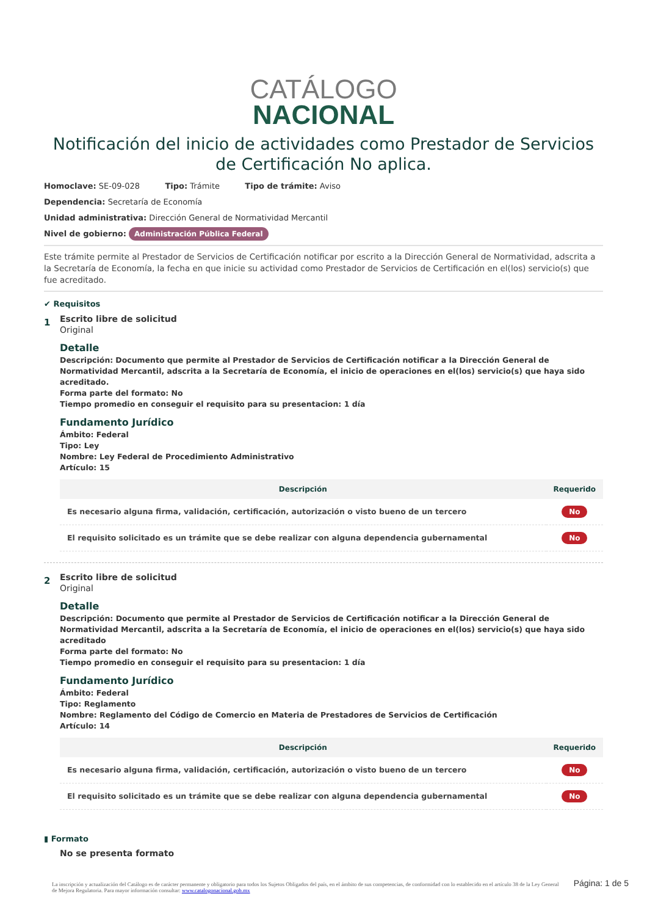CATÁLOGO
NACIONAL
Notificación del inicio de actividades como Prestador de Servicios de Certificación No aplica.
Homoclave: SE-09-028 Tipo: Trámite Tipo de trámite: Aviso
Dependencia: Secretaría de Economía
Unidad administrativa: Dirección General de Normatividad Mercantil
Nivel de gobierno: Administración Pública Federal
Este trámite permite al Prestador de Servicios de Certificación notificar por escrito a la Dirección General de Normatividad, adscrita a la Secretaría de Economía, la fecha en que inicie su actividad como Prestador de Servicios de Certificación en el(los) servicio(s) que fue acreditado.
✔ Requisitos
1
Escrito libre de solicitud
Original
Detalle
Descripción: Documento que permite al Prestador de Servicios de Certificación notificar a la Dirección General de Normatividad Mercantil, adscrita a la Secretaría de Economía, el inicio de operaciones en el(los) servicio(s) que haya sido acreditado.
Forma parte del formato: No
Tiempo promedio en conseguir el requisito para su presentacion: 1 día
Fundamento Jurídico
Ámbito: Federal
Tipo: Ley
Nombre: Ley Federal de Procedimiento Administrativo
Artículo: 15
| Descripción | Requerido |
| --- | --- |
| Es necesario alguna firma, validación, certificación, autorización o visto bueno de un tercero | No |
| El requisito solicitado es un trámite que se debe realizar con alguna dependencia gubernamental | No |
2
Escrito libre de solicitud
Original
Detalle
Descripción: Documento que permite al Prestador de Servicios de Certificación notificar a la Dirección General de Normatividad Mercantil, adscrita a la Secretaría de Economía, el inicio de operaciones en el(los) servicio(s) que haya sido acreditado
Forma parte del formato: No
Tiempo promedio en conseguir el requisito para su presentacion: 1 día
Fundamento Jurídico
Ámbito: Federal
Tipo: Reglamento
Nombre: Reglamento del Código de Comercio en Materia de Prestadores de Servicios de Certificación
Artículo: 14
| Descripción | Requerido |
| --- | --- |
| Es necesario alguna firma, validación, certificación, autorización o visto bueno de un tercero | No |
| El requisito solicitado es un trámite que se debe realizar con alguna dependencia gubernamental | No |
▮ Formato
No se presenta formato
La inscripción y actualización del Catálogo es de carácter permanente y obligatorio para todos los Sujetos Obligados del país, en el ámbito de sus competencias, de conformidad con lo establecido en el artículo 38 de la Ley General de Mejora Regulatoria. Para mayor información consultar: www.catalogonacional.gob.mx
Página: 1 de 5